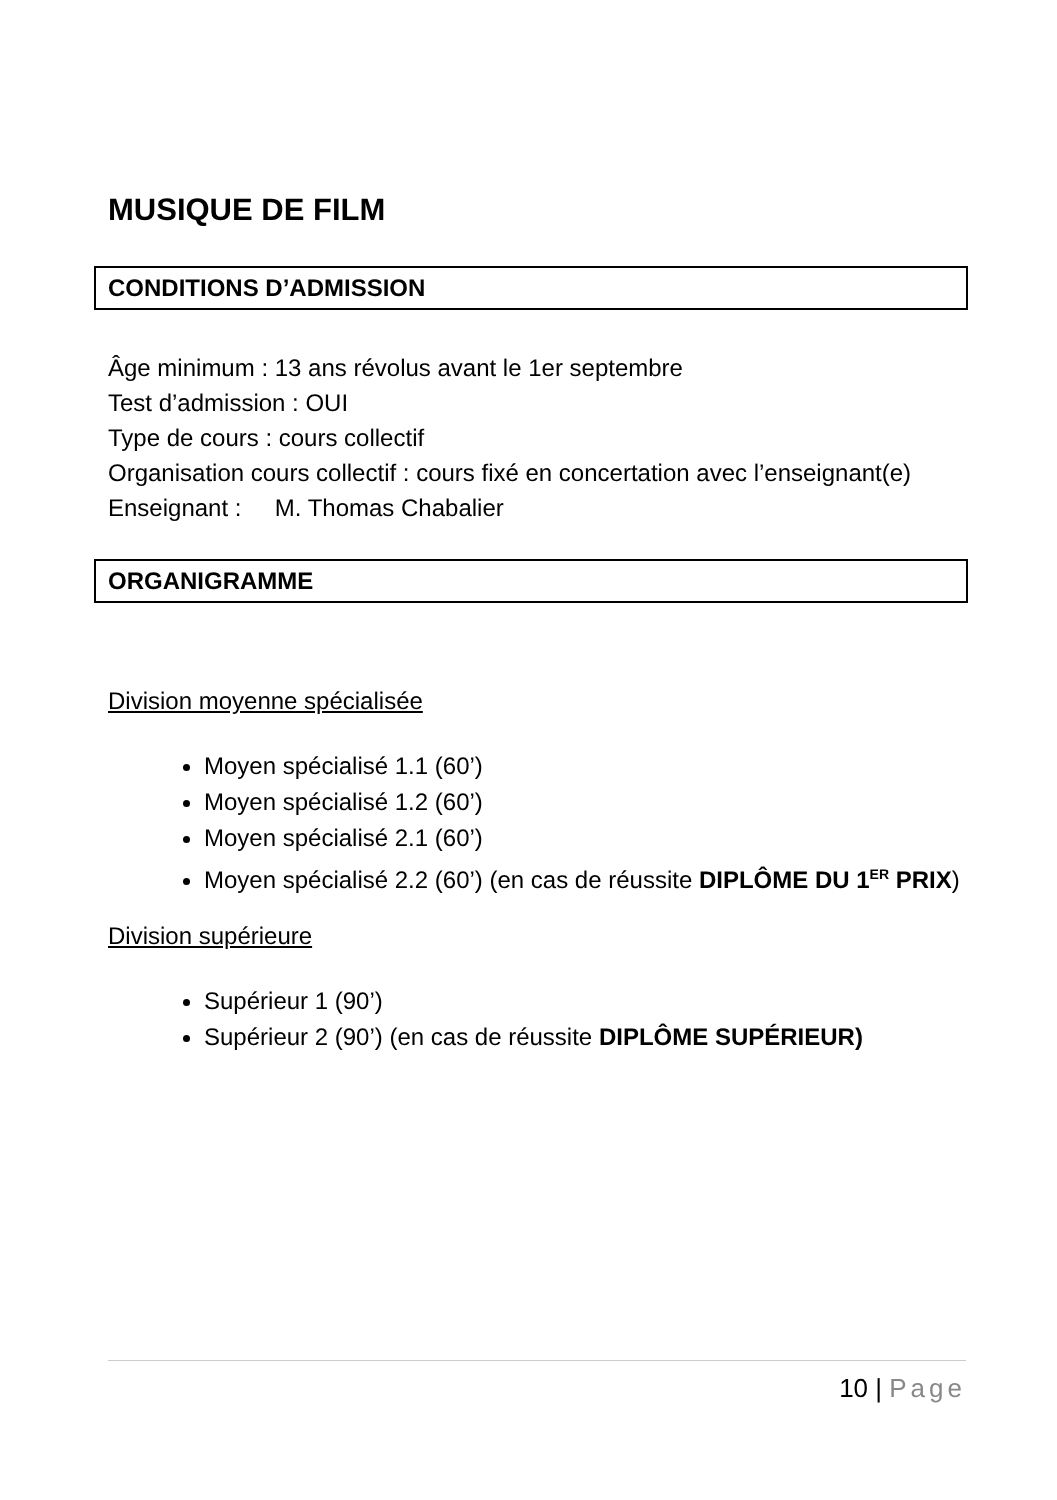MUSIQUE DE FILM
CONDITIONS D’ADMISSION
Âge minimum : 13 ans révolus avant le 1er septembre
Test d’admission : OUI
Type de cours : cours collectif
Organisation cours collectif : cours fixé en concertation avec l’enseignant(e)
Enseignant : M. Thomas Chabalier
ORGANIGRAMME
Division moyenne spécialisée
Moyen spécialisé 1.1 (60’)
Moyen spécialisé 1.2 (60’)
Moyen spécialisé 2.1 (60’)
Moyen spécialisé 2.2 (60’) (en cas de réussite DIPLÔME DU 1<sup>ER</sup> PRIX)
Division supérieure
Supérieur 1 (90’)
Supérieur 2 (90’) (en cas de réussite DIPLÔME SUPÉRIEUR)
10 | Page